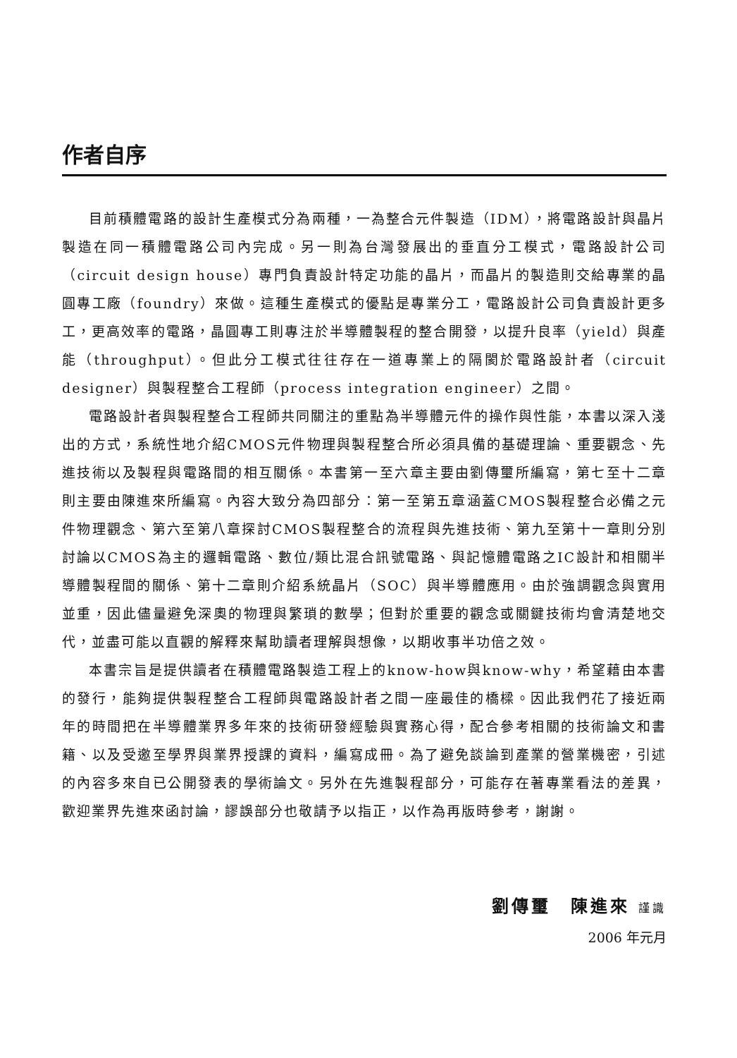作者自序
目前積體電路的設計生產模式分為兩種，一為整合元件製造（IDM），將電路設計與晶片製造在同一積體電路公司內完成。另一則為台灣發展出的垂直分工模式，電路設計公司（circuit design house）專門負責設計特定功能的晶片，而晶片的製造則交給專業的晶圓專工廠（foundry）來做。這種生產模式的優點是專業分工，電路設計公司負責設計更多工，更高效率的電路，晶圓專工則專注於半導體製程的整合開發，以提升良率（yield）與產能（throughput）。但此分工模式往往存在一道專業上的隔閡於電路設計者（circuit designer）與製程整合工程師（process integration engineer）之間。
電路設計者與製程整合工程師共同關注的重點為半導體元件的操作與性能，本書以深入淺出的方式，系統性地介紹CMOS元件物理與製程整合所必須具備的基礎理論、重要觀念、先進技術以及製程與電路間的相互關係。本書第一至六章主要由劉傳璽所編寫，第七至十二章則主要由陳進來所編寫。內容大致分為四部分：第一至第五章涵蓋CMOS製程整合必備之元件物理觀念、第六至第八章探討CMOS製程整合的流程與先進技術、第九至第十一章則分別討論以CMOS為主的邏輯電路、數位/類比混合訊號電路、與記憶體電路之IC設計和相關半導體製程間的關係、第十二章則介紹系統晶片（SOC）與半導體應用。由於強調觀念與實用並重，因此儘量避免深奧的物理與繁瑣的數學；但對於重要的觀念或關鍵技術均會清楚地交代，並盡可能以直觀的解釋來幫助讀者理解與想像，以期收事半功倍之效。
本書宗旨是提供讀者在積體電路製造工程上的know-how與know-why，希望藉由本書的發行，能夠提供製程整合工程師與電路設計者之間一座最佳的橋樑。因此我們花了接近兩年的時間把在半導體業界多年來的技術研發經驗與實務心得，配合參考相關的技術論文和書籍、以及受邀至學界與業界授課的資料，編寫成冊。為了避免談論到產業的營業機密，引述的內容多來自已公開發表的學術論文。另外在先進製程部分，可能存在著專業看法的差異，歡迎業界先進來函討論，謬誤部分也敬請予以指正，以作為再版時參考，謝謝。
劉傳璽　陳進來 謹識
2006 年元月